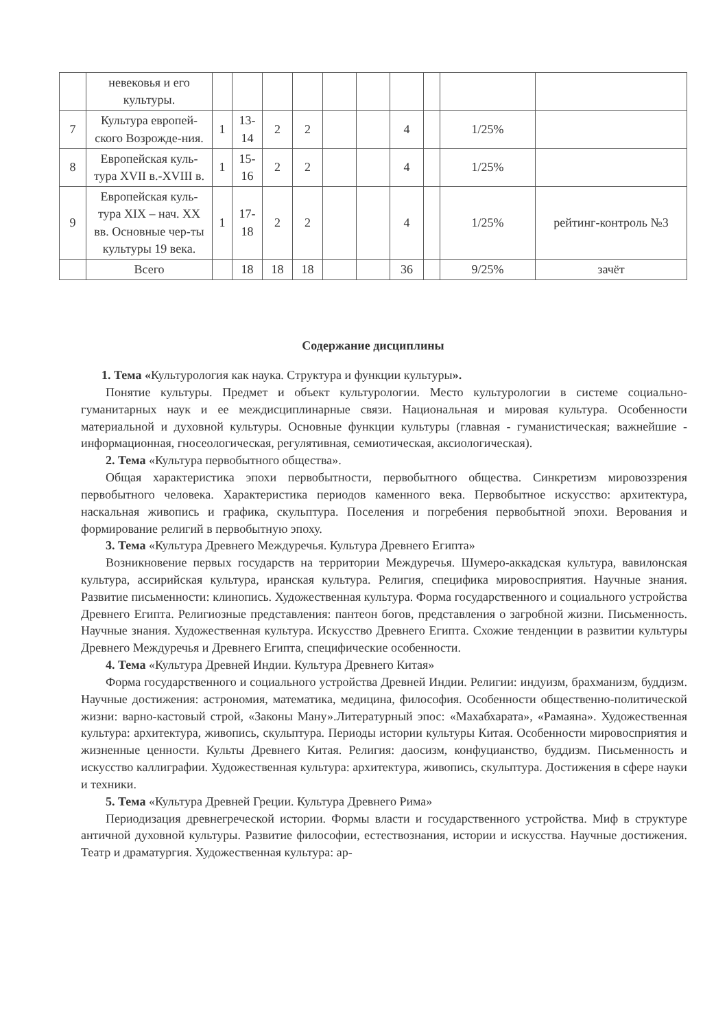| | невековья и его культуры. | | | | | | | | | | |
| 7 | Культура европей-ского Возрожде-ния. | 1 | 13-14 | 2 | 2 | | | 4 | | 1/25% | |
| 8 | Европейская куль-тура XVII в.-XVIII в. | 1 | 15-16 | 2 | 2 | | | 4 | | 1/25% | |
| 9 | Европейская куль-тура XIX – нач. XX вв. Основные чер-ты культуры 19 века. | 1 | 17-18 | 2 | 2 | | | 4 | | 1/25% | рейтинг-контроль №3 |
| | Всего | | 18 | 18 | 18 | | | 36 | | 9/25% | зачёт |
Содержание дисциплины
1. Тема «Культурология как наука. Структура и функции культуры».
Понятие культуры. Предмет и объект культурологии. Место культурологии в системе социально-гуманитарных наук и ее междисциплинарные связи. Национальная и мировая культура. Особенности материальной и духовной культуры. Основные функции культуры (главная - гуманистическая; важнейшие - информационная, гносеологическая, регулятивная, семиотическая, аксиологическая).
2. Тема «Культура первобытного общества».
Общая характеристика эпохи первобытности, первобытного общества. Синкретизм мировоззрения первобытного человека. Характеристика периодов каменного века. Первобытное искусство: архитектура, наскальная живопись и графика, скульптура. Поселения и погребения первобытной эпохи. Верования и формирование религий в первобытную эпоху.
3. Тема «Культура Древнего Междуречья. Культура Древнего Египта»
Возникновение первых государств на территории Междуречья. Шумеро-аккадская культура, вавилонская культура, ассирийская культура, иранская культура. Религия, специфика мировосприятия. Научные знания. Развитие письменности: клинопись. Художественная культура. Форма государственного и социального устройства Древнего Египта. Религиозные представления: пантеон богов, представления о загробной жизни. Письменность. Научные знания. Художественная культура. Искусство Древнего Египта. Схожие тенденции в развитии культуры Древнего Междуречья и Древнего Египта, специфические особенности.
4. Тема «Культура Древней Индии. Культура Древнего Китая»
Форма государственного и социального устройства Древней Индии. Религии: индуизм, брахманизм, буддизм. Научные достижения: астрономия, математика, медицина, философия. Особенности общественно-политической жизни: варно-кастовый строй, «Законы Ману».Литературный эпос: «Махабхарата», «Рамаяна». Художественная культура: архитектура, живопись, скульптура. Периоды истории культуры Китая. Особенности мировосприятия и жизненные ценности. Культы Древнего Китая. Религия: даосизм, конфуцианство, буддизм. Письменность и искусство каллиграфии. Художественная культура: архитектура, живопись, скульптура. Достижения в сфере науки и техники.
5. Тема «Культура Древней Греции. Культура Древнего Рима»
Периодизация древнегреческой истории. Формы власти и государственного устройства. Миф в структуре античной духовной культуры. Развитие философии, естествознания, истории и искусства. Научные достижения. Театр и драматургия. Художественная культура: ар-